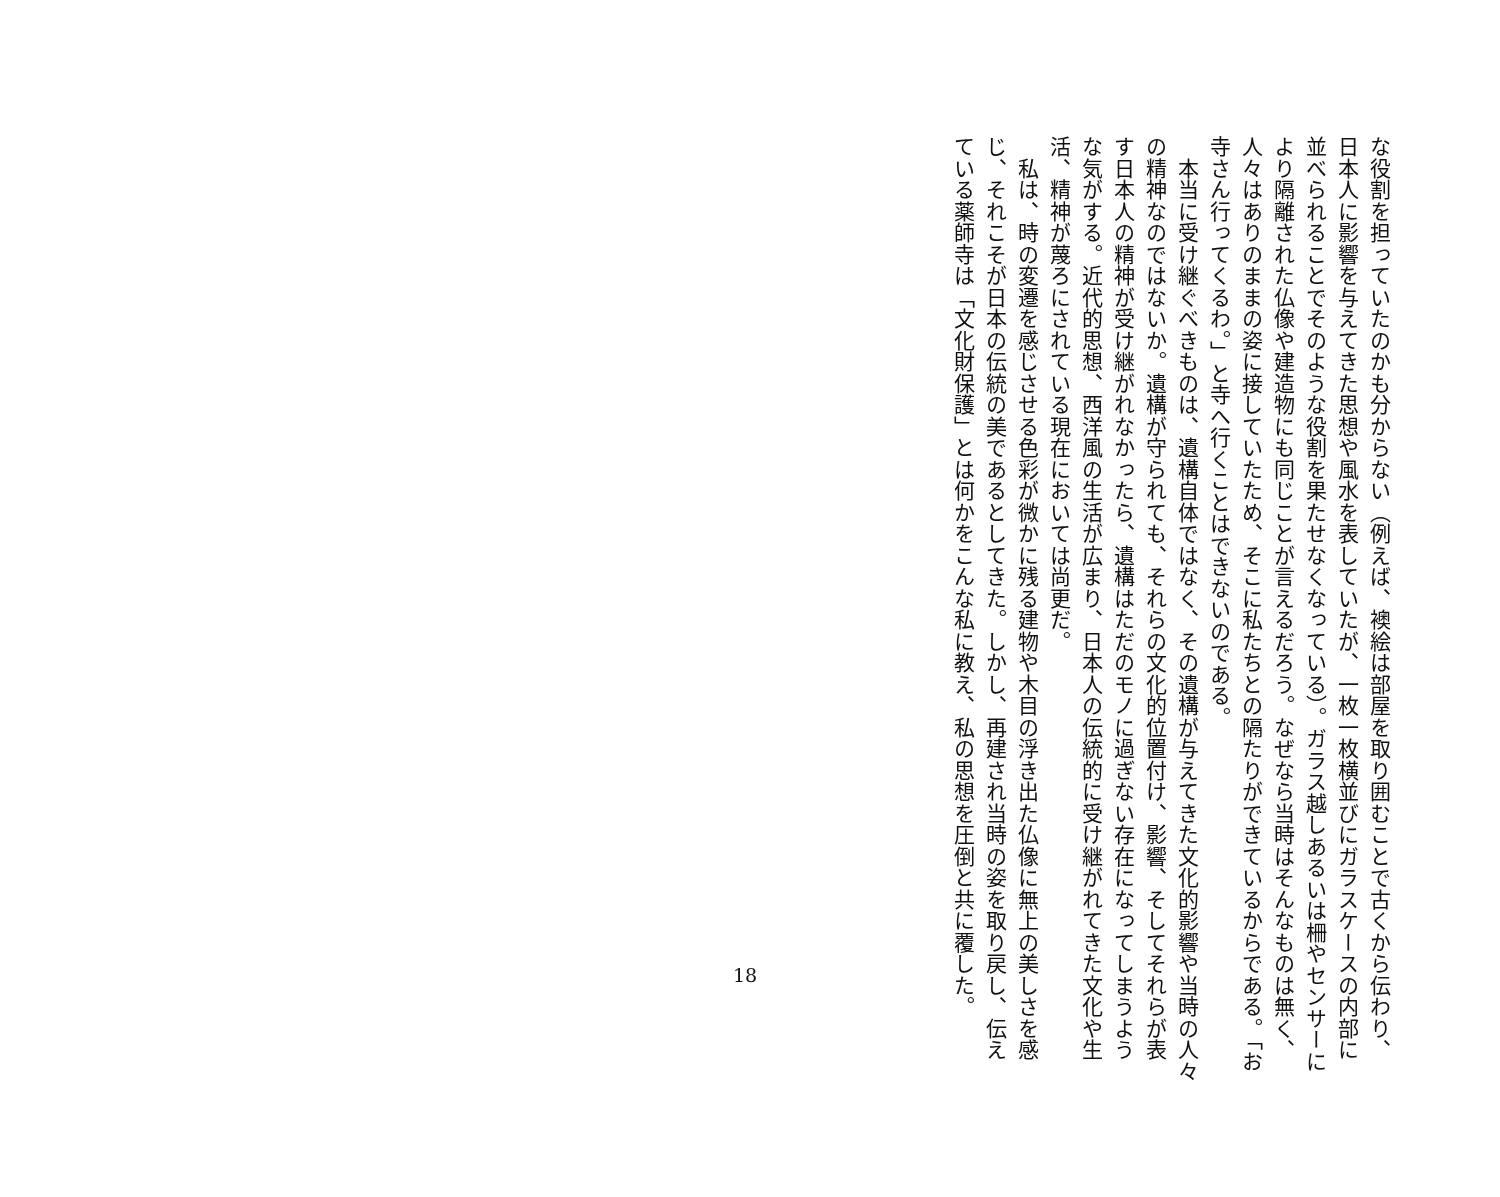な役割を担っていたのかも分からない（例えば、襖絵は部屋を取り囲むことで古くから伝わり、
日本人に影響を与えてきた思想や風水を表していたが、一枚一枚横並びにガラスケースの内部に
並べられることでそのような役割を果たせなくなっている）。ガラス越しあるいは柵やセンサーに
より隔離された仏像や建造物にも同じことが言えるだろう。なぜなら当時はそんなものは無く、
人々はありのままの姿に接していたため、そこに私たちとの隔たりができているからである。「お
寺さん行ってくるわ。」と寺へ行くことはできないのである。
　本当に受け継ぐべきものは、遺構自体ではなく、その遺構が与えてきた文化的影響や当時の人々
の精神なのではないか。遺構が守られても、それらの文化的位置付け、影響、そしてそれらが表
す日本人の精神が受け継がれなかったら、遺構はただのモノに過ぎない存在になってしまうよう
な気がする。近代的思想、西洋風の生活が広まり、日本人の伝統的に受け継がれてきた文化や生
活、精神が蔑ろにされている現在においては尚更だ。
　私は、時の変遷を感じさせる色彩が微かに残る建物や木目の浮き出た仏像に無上の美しさを感
じ、それこそが日本の伝統の美であるとしてきた。しかし、再建され当時の姿を取り戻し、伝え
ている薬師寺は「文化財保護」とは何かをこんな私に教え、私の思想を圧倒と共に覆した。
18